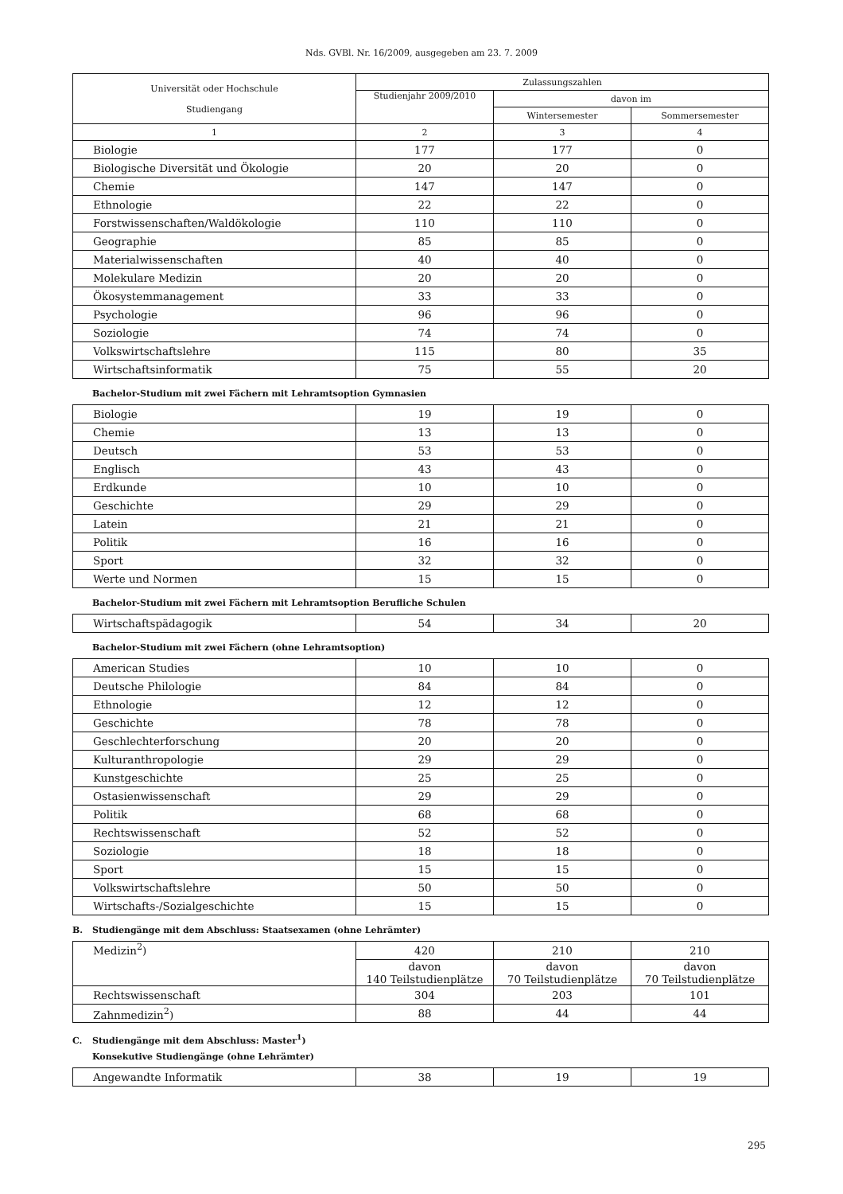Nds. GVBl. Nr. 16/2009, ausgegeben am 23. 7. 2009
| Universität oder Hochschule Studiengang | Zulassungszahlen | | |
| --- | --- | --- | --- |
| | Studienjahr 2009/2010 | davon im | |
| | | Wintersemester | Sommersemester |
| 1 | 2 | 3 | 4 |
| Biologie | 177 | 177 | 0 |
| Biologische Diversität und Ökologie | 20 | 20 | 0 |
| Chemie | 147 | 147 | 0 |
| Ethnologie | 22 | 22 | 0 |
| Forstwissenschaften/Waldökologie | 110 | 110 | 0 |
| Geographie | 85 | 85 | 0 |
| Materialwissenschaften | 40 | 40 | 0 |
| Molekulare Medizin | 20 | 20 | 0 |
| Ökosystemmanagement | 33 | 33 | 0 |
| Psychologie | 96 | 96 | 0 |
| Soziologie | 74 | 74 | 0 |
| Volkswirtschaftslehre | 115 | 80 | 35 |
| Wirtschaftsinformatik | 75 | 55 | 20 |
Bachelor-Studium mit zwei Fächern mit Lehramtsoption Gymnasien
| Biologie | 19 | 19 | 0 |
| Chemie | 13 | 13 | 0 |
| Deutsch | 53 | 53 | 0 |
| Englisch | 43 | 43 | 0 |
| Erdkunde | 10 | 10 | 0 |
| Geschichte | 29 | 29 | 0 |
| Latein | 21 | 21 | 0 |
| Politik | 16 | 16 | 0 |
| Sport | 32 | 32 | 0 |
| Werte und Normen | 15 | 15 | 0 |
Bachelor-Studium mit zwei Fächern mit Lehramtsoption Berufliche Schulen
| Wirtschaftspädagogik | 54 | 34 | 20 |
Bachelor-Studium mit zwei Fächern (ohne Lehramtsoption)
| American Studies | 10 | 10 | 0 |
| Deutsche Philologie | 84 | 84 | 0 |
| Ethnologie | 12 | 12 | 0 |
| Geschichte | 78 | 78 | 0 |
| Geschlechterforschung | 20 | 20 | 0 |
| Kulturanthropologie | 29 | 29 | 0 |
| Kunstgeschichte | 25 | 25 | 0 |
| Ostasienwissenschaft | 29 | 29 | 0 |
| Politik | 68 | 68 | 0 |
| Rechtswissenschaft | 52 | 52 | 0 |
| Soziologie | 18 | 18 | 0 |
| Sport | 15 | 15 | 0 |
| Volkswirtschaftslehre | 50 | 50 | 0 |
| Wirtschafts-/Sozialgeschichte | 15 | 15 | 0 |
B. Studiengänge mit dem Abschluss: Staatsexamen (ohne Lehrämter)
| Medizin<sup>2</sup>) | 420 | 210 | 210 |
| | davon 140 Teilstudienplätze | davon 70 Teilstudienplätze | davon 70 Teilstudienplätze |
| Rechtswissenschaft | 304 | 203 | 101 |
| Zahnmedizin<sup>2</sup>) | 88 | 44 | 44 |
C. Studiengänge mit dem Abschluss: Master<sup>1</sup>)
Konsekutive Studiengänge (ohne Lehrämter)
| Angewandte Informatik | 38 | 19 | 19 |
295